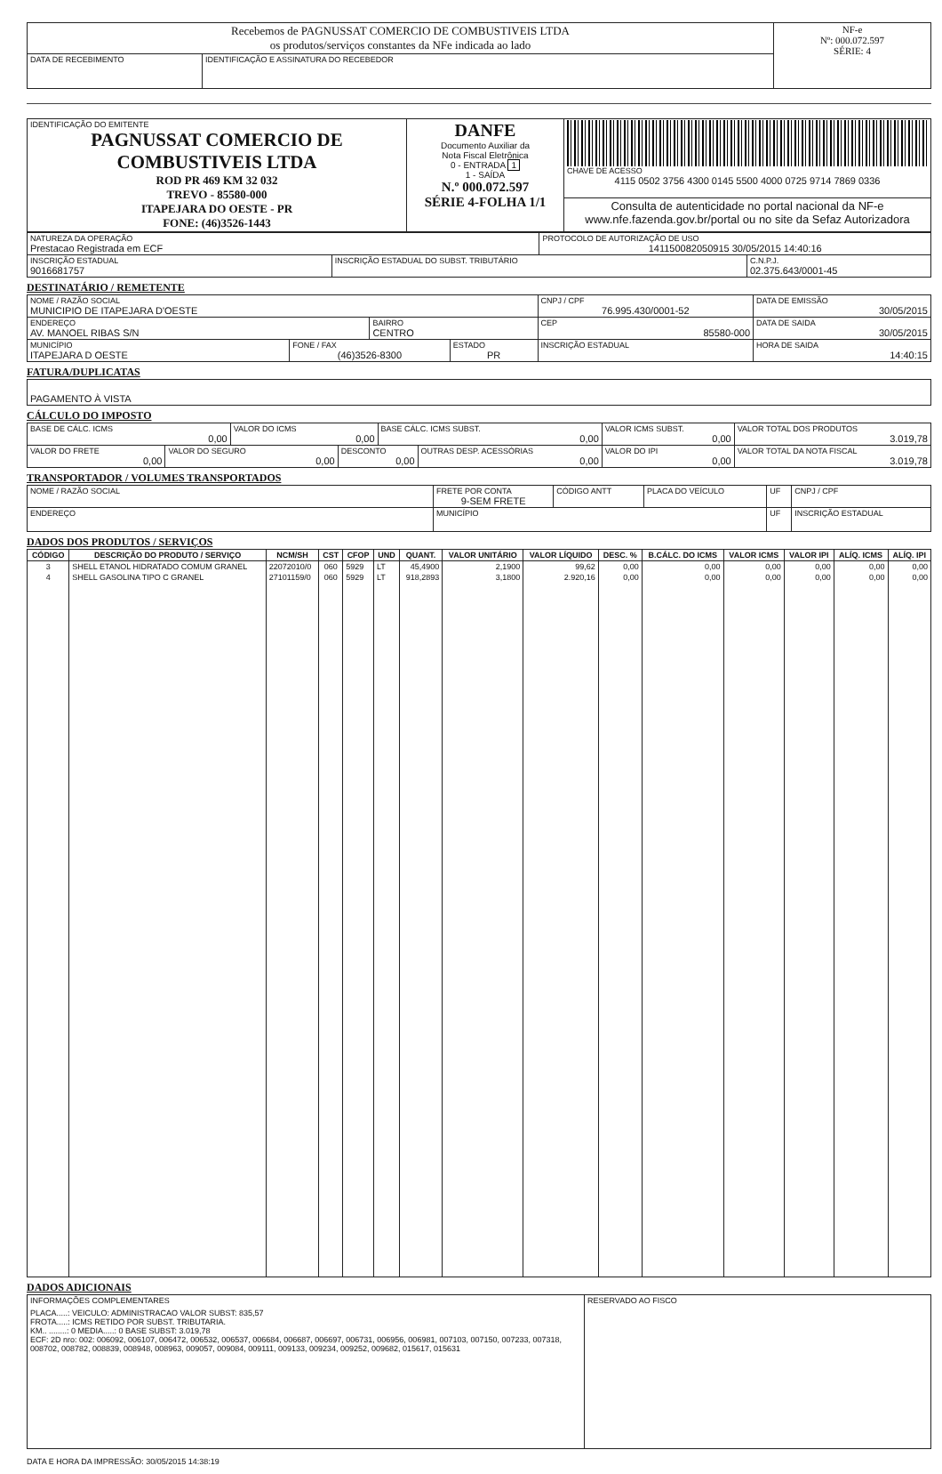| Recebemos de PAGNUSSAT COMERCIO DE COMBUSTIVEIS LTDA os produtos/serviços constantes da NFe indicada ao lado | | NF-e Nº: 000.072.597 SÉRIE: 4 |
| DATA DE RECEBIMENTO | IDENTIFICAÇÃO E ASSINATURA DO RECEBEDOR | |
| IDENTIFICAÇÃO DO EMITENTE PAGNUSSAT COMERCIO DE COMBUSTIVEIS LTDA ROD PR 469 KM 32 032 TREVO - 85580-000 ITAPEJARA DO OESTE - PR FONE: (46)3526-1443 | DANFE Documento Auxiliar da Nota Fiscal Eletrônica 0 - ENTRADA 1 1 - SAÍDA N.º 000.072.597 SÉRIE 4-FOLHA 1/1 | CHAVE DE ACESSO 4115 0502 3756 4300 0145 5500 4000 0725 9714 7869 0336 |
| | | Consulta de autenticidade no portal nacional da NF-e www.nfe.fazenda.gov.br/portal ou no site da Sefaz Autorizadora |
| NATUREZA DA OPERAÇÃO Prestacao Registrada em ECF | | PROTOCOLO DE AUTORIZAÇÃO DE USO 141150082050915 30/05/2015 14:40:16 | |
| INSCRIÇÃO ESTADUAL 9016681757 | INSCRIÇÃO ESTADUAL DO SUBST. TRIBUTÁRIO | | C.N.P.J. 02.375.643/0001-45 |
DESTINATÁRIO / REMETENTE
| NOME / RAZÃO SOCIAL MUNICIPIO DE ITAPEJARA D'OESTE | | | | CNPJ / CPF 76.995.430/0001-52 | DATA DE EMISSÃO 30/05/2015 |
| ENDEREÇO AV. MANOEL RIBAS S/N | | BAIRRO CENTRO | | CEP 85580-000 | DATA DE SAIDA 30/05/2015 |
| MUNICÍPIO ITAPEJARA D OESTE | FONE / FAX (46)3526-8300 | | ESTADO PR | INSCRIÇÃO ESTADUAL | HORA DE SAIDA 14:40:15 |
FATURA/DUPLICATAS
| PAGAMENTO À VISTA |
CÁLCULO DO IMPOSTO
| BASE DE CÁLC. ICMS 0,00 | | VALOR DO ICMS 0,00 | | BASE CÁLC. ICMS SUBST. 0,00 | | VALOR ICMS SUBST. 0,00 | VALOR TOTAL DOS PRODUTOS 3.019,78 |
| VALOR DO FRETE 0,00 | VALOR DO SEGURO 0,00 | | DESCONTO 0,00 | | OUTRAS DESP. ACESSÓRIAS 0,00 | VALOR DO IPI 0,00 | VALOR TOTAL DA NOTA FISCAL 3.019,78 |
TRANSPORTADOR / VOLUMES TRANSPORTADOS
| NOME / RAZÃO SOCIAL | FRETE POR CONTA 9-SEM FRETE | CÓDIGO ANTT | PLACA DO VEÍCULO | UF | CNPJ / CPF |
| ENDEREÇO | MUNICÍPIO | | | UF | INSCRIÇÃO ESTADUAL |
DADOS DOS PRODUTOS / SERVIÇOS
| CÓDIGO | DESCRIÇÃO DO PRODUTO / SERVIÇO | NCM/SH | CST | CFOP | UND | QUANT. | VALOR UNITÁRIO | VALOR LÍQUIDO | DESC. % | B.CÁLC. DO ICMS | VALOR ICMS | VALOR IPI | ALÍQ. ICMS | ALÍQ. IPI |
| --- | --- | --- | --- | --- | --- | --- | --- | --- | --- | --- | --- | --- | --- | --- |
| 3 | SHELL ETANOL HIDRATADO COMUM GRANEL | 22072010/0 | 060 | 5929 | LT | 45,4900 | 2,1900 | 99,62 | 0,00 | 0,00 | 0,00 | 0,00 | 0,00 | 0,00 |
| 4 | SHELL GASOLINA TIPO C GRANEL | 27101159/0 | 060 | 5929 | LT | 918,2893 | 3,1800 | 2.920,16 | 0,00 | 0,00 | 0,00 | 0,00 | 0,00 | 0,00 |
DADOS ADICIONAIS
| INFORMAÇÕES COMPLEMENTARES PLACA.....: VEICULO: ADMINISTRACAO VALOR SUBST: 835,57 FROTA.....: ICMS RETIDO POR SUBST. TRIBUTARIA. KM.. ........: 0 MEDIA.....: 0 BASE SUBST: 3.019,78 ECF: 2D nro: 002: 006092, 006107, 006472, 006532, 006537, 006684, 006687, 006697, 006731, 006956, 006981, 007103, 007150, 007233, 007318, 008702, 008782, 008839, 008948, 008963, 009057, 009084, 009111, 009133, 009234, 009252, 009682, 015617, 015631 | RESERVADO AO FISCO |
DATA E HORA DA IMPRESSÃO: 30/05/2015 14:38:19